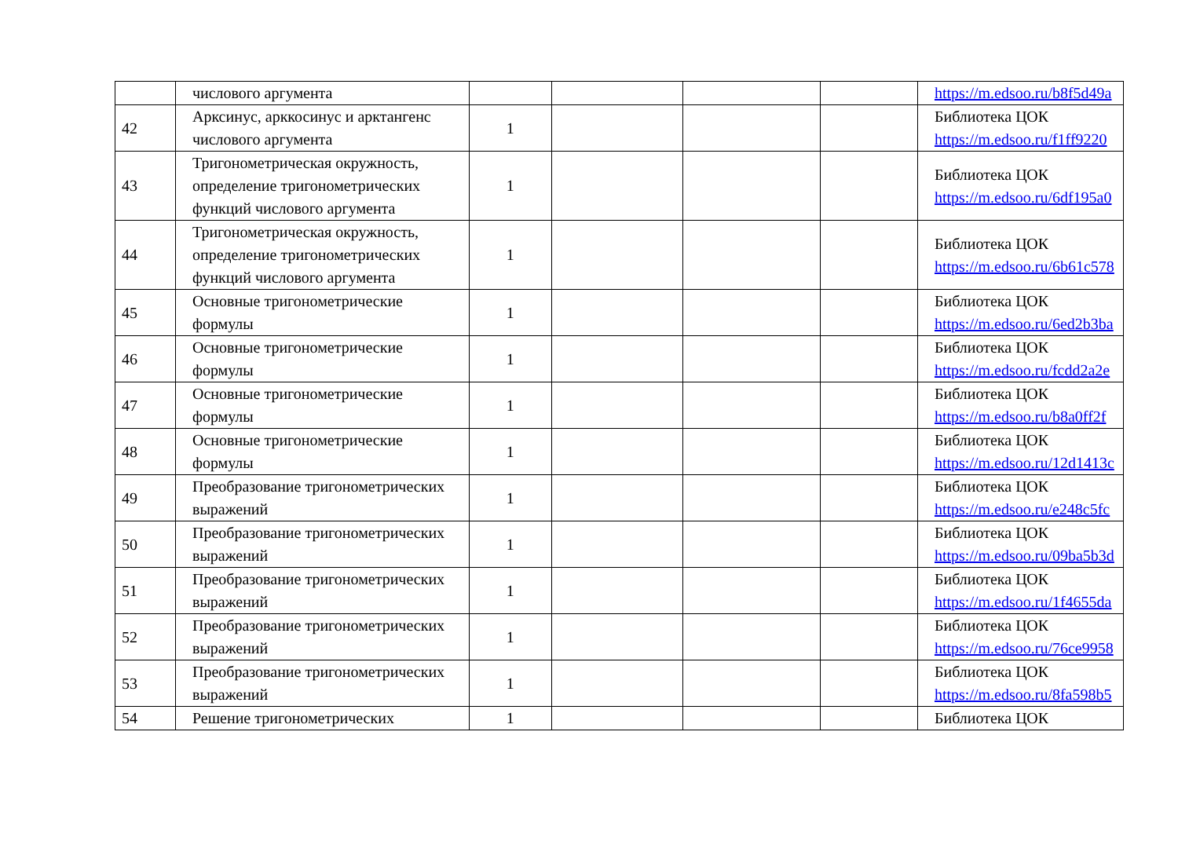| | числового аргумента | | | | | https://m.edsoo.ru/b8f5d49a |
| 42 | Арксинус, арккосинус и арктангенс числового аргумента | 1 | | | | Библиотека ЦОК https://m.edsoo.ru/f1ff9220 |
| 43 | Тригонометрическая окружность, определение тригонометрических функций числового аргумента | 1 | | | | Библиотека ЦОК https://m.edsoo.ru/6df195a0 |
| 44 | Тригонометрическая окружность, определение тригонометрических функций числового аргумента | 1 | | | | Библиотека ЦОК https://m.edsoo.ru/6b61c578 |
| 45 | Основные тригонометрические формулы | 1 | | | | Библиотека ЦОК https://m.edsoo.ru/6ed2b3ba |
| 46 | Основные тригонометрические формулы | 1 | | | | Библиотека ЦОК https://m.edsoo.ru/fcdd2a2e |
| 47 | Основные тригонометрические формулы | 1 | | | | Библиотека ЦОК https://m.edsoo.ru/b8a0ff2f |
| 48 | Основные тригонометрические формулы | 1 | | | | Библиотека ЦОК https://m.edsoo.ru/12d1413c |
| 49 | Преобразование тригонометрических выражений | 1 | | | | Библиотека ЦОК https://m.edsoo.ru/e248c5fc |
| 50 | Преобразование тригонометрических выражений | 1 | | | | Библиотека ЦОК https://m.edsoo.ru/09ba5b3d |
| 51 | Преобразование тригонометрических выражений | 1 | | | | Библиотека ЦОК https://m.edsoo.ru/1f4655da |
| 52 | Преобразование тригонометрических выражений | 1 | | | | Библиотека ЦОК https://m.edsoo.ru/76ce9958 |
| 53 | Преобразование тригонометрических выражений | 1 | | | | Библиотека ЦОК https://m.edsoo.ru/8fa598b5 |
| 54 | Решение тригонометрических | 1 | | | | Библиотека ЦОК |